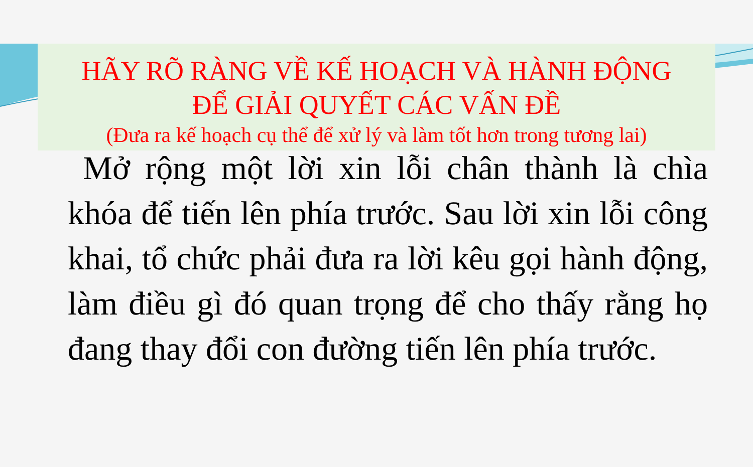HÃY RÕ RÀNG VỀ KẾ HOẠCH VÀ HÀNH ĐỘNG
ĐỂ GIẢI QUYẾT CÁC VẤN ĐỀ
(Đưa ra kế hoạch cụ thể để xử lý và làm tốt hơn trong tương lai)
Mở rộng một lời xin lỗi chân thành là chìa khóa để tiến lên phía trước. Sau lời xin lỗi công khai, tổ chức phải đưa ra lời kêu gọi hành động, làm điều gì đó quan trọng để cho thấy rằng họ đang thay đổi con đường tiến lên phía trước.